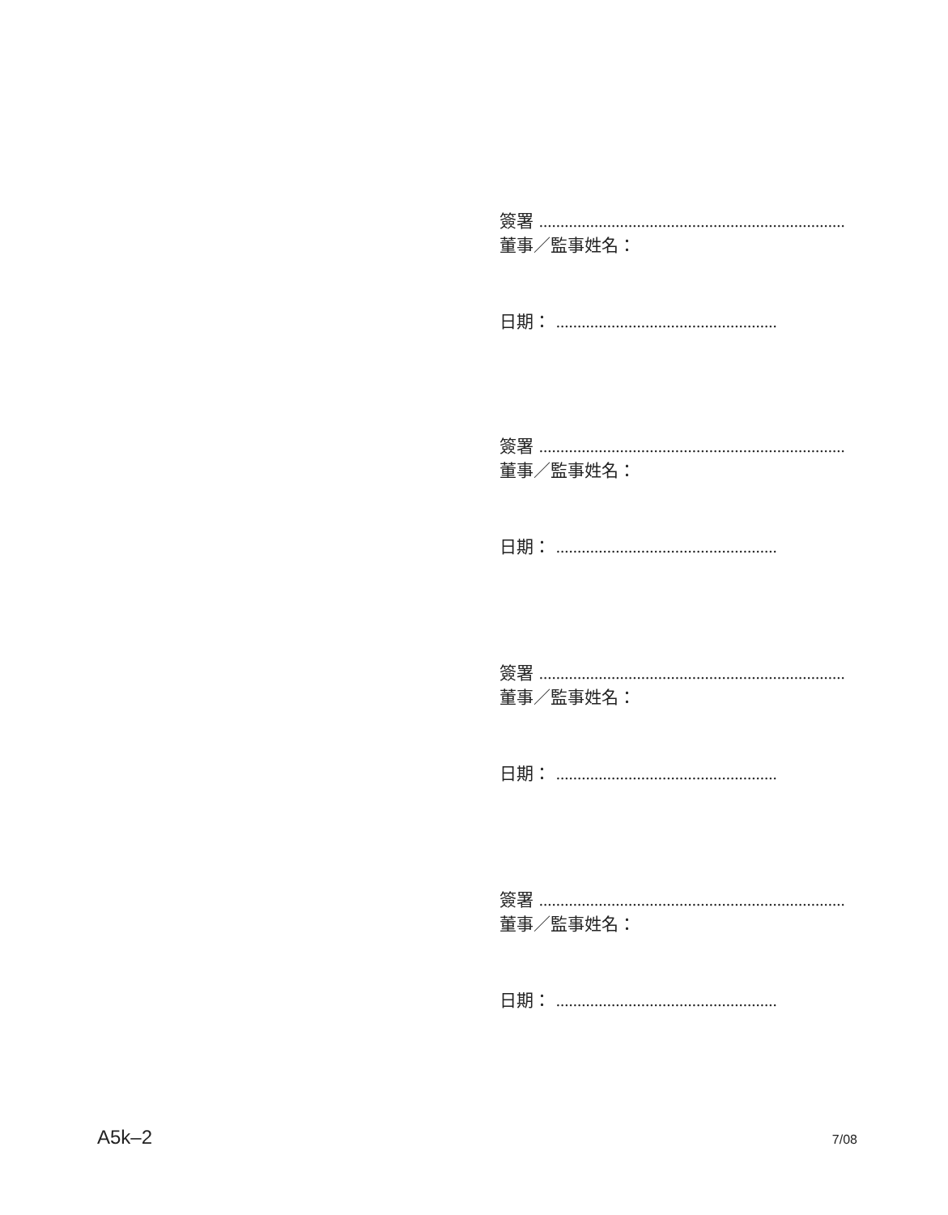簽署 ........................................................................
董事／監事姓名：
日期： ....................................................
簽署 ........................................................................
董事／監事姓名：
日期： ....................................................
簽署 ........................................................................
董事／監事姓名：
日期： ....................................................
簽署 ........................................................................
董事／監事姓名：
日期： ....................................................
A5k–2 7/08